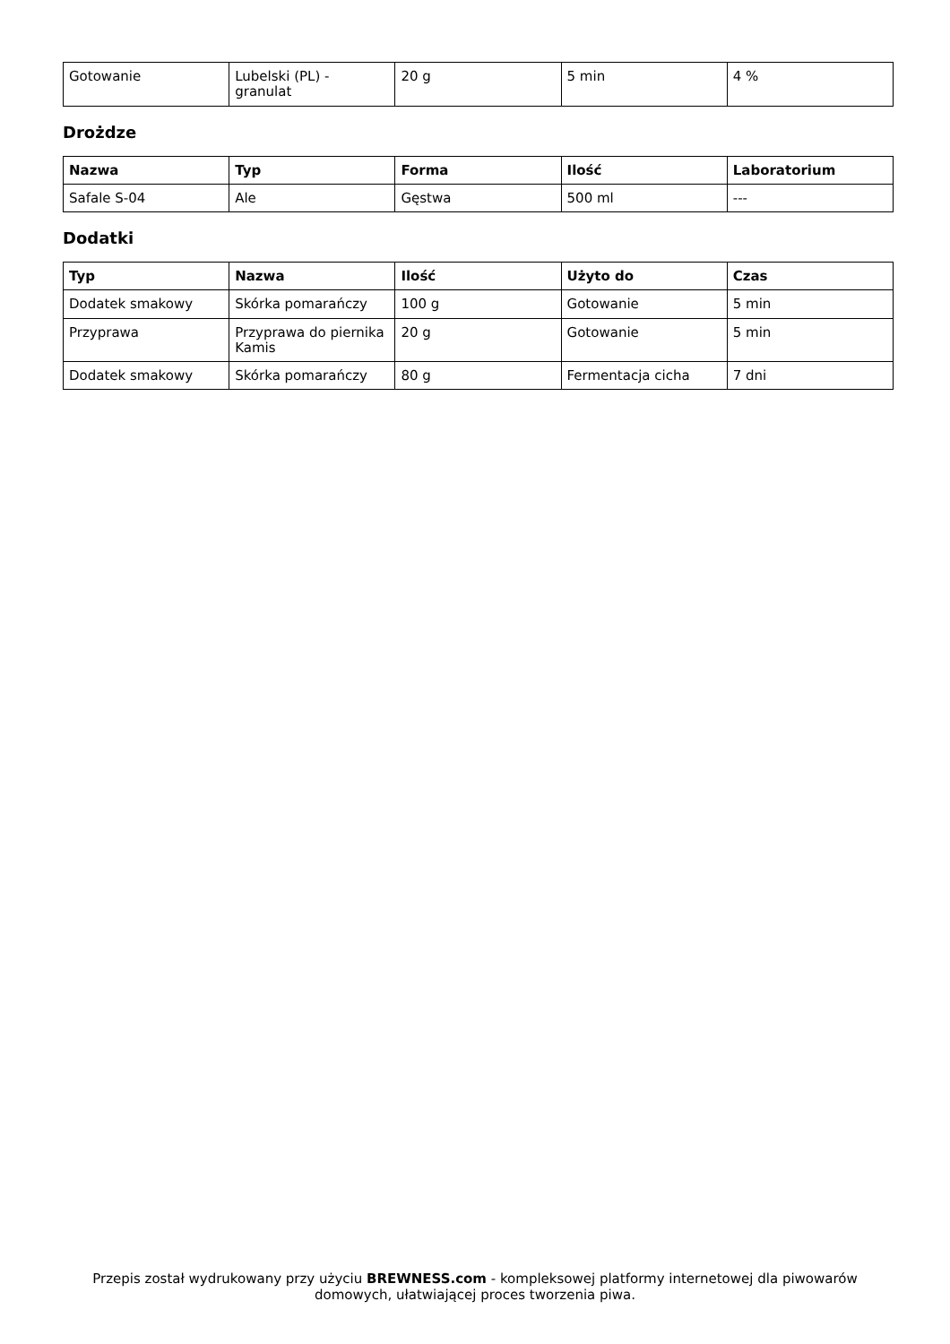| Gotowanie | Lubelski (PL) - granulat | 20 g | 5 min | 4 % |
Drożdze
| Nazwa | Typ | Forma | Ilość | Laboratorium |
| --- | --- | --- | --- | --- |
| Safale S-04 | Ale | Gęstwa | 500 ml | --- |
Dodatki
| Typ | Nazwa | Ilość | Użyto do | Czas |
| --- | --- | --- | --- | --- |
| Dodatek smakowy | Skórka pomarańczy | 100 g | Gotowanie | 5 min |
| Przyprawa | Przyprawa do piernika Kamis | 20 g | Gotowanie | 5 min |
| Dodatek smakowy | Skórka pomarańczy | 80 g | Fermentacja cicha | 7 dni |
Przepis został wydrukowany przy użyciu BREWNESS.com - kompleksowej platformy internetowej dla piwowarów domowych, ułatwiającej proces tworzenia piwa.